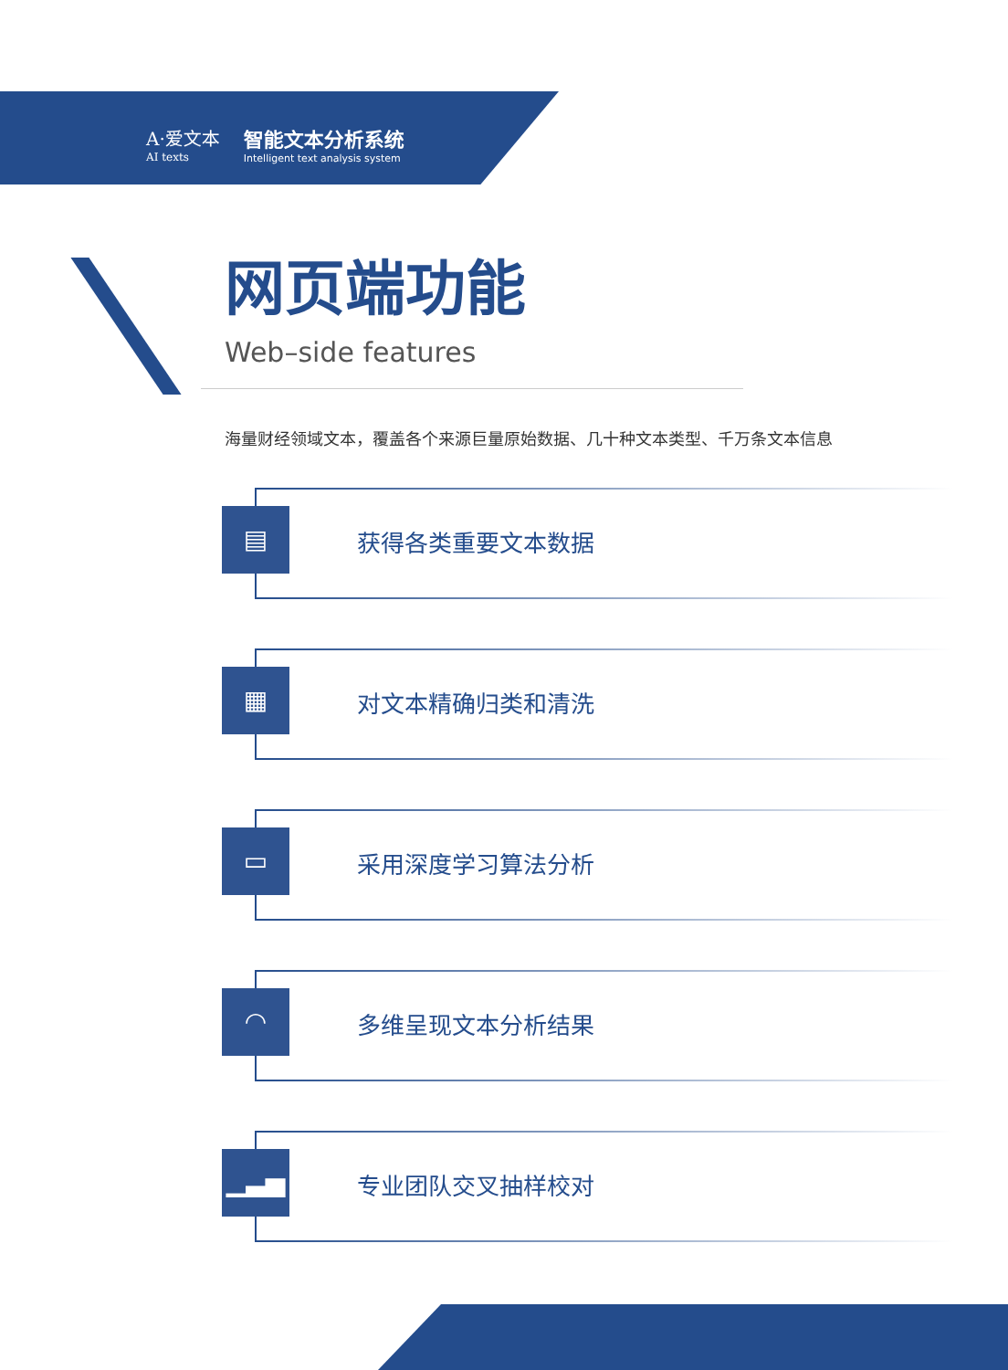A·爱文本
AI texts
智能文本分析系统
Intelligent text analysis system
网页端功能
Web–side features
海量财经领域文本，覆盖各个来源巨量原始数据、几十种文本类型、千万条文本信息
▤
获得各类重要文本数据
▦
对文本精确归类和清洗
▭
采用深度学习算法分析
◠
多维呈现文本分析结果
▁▃▅
专业团队交叉抽样校对